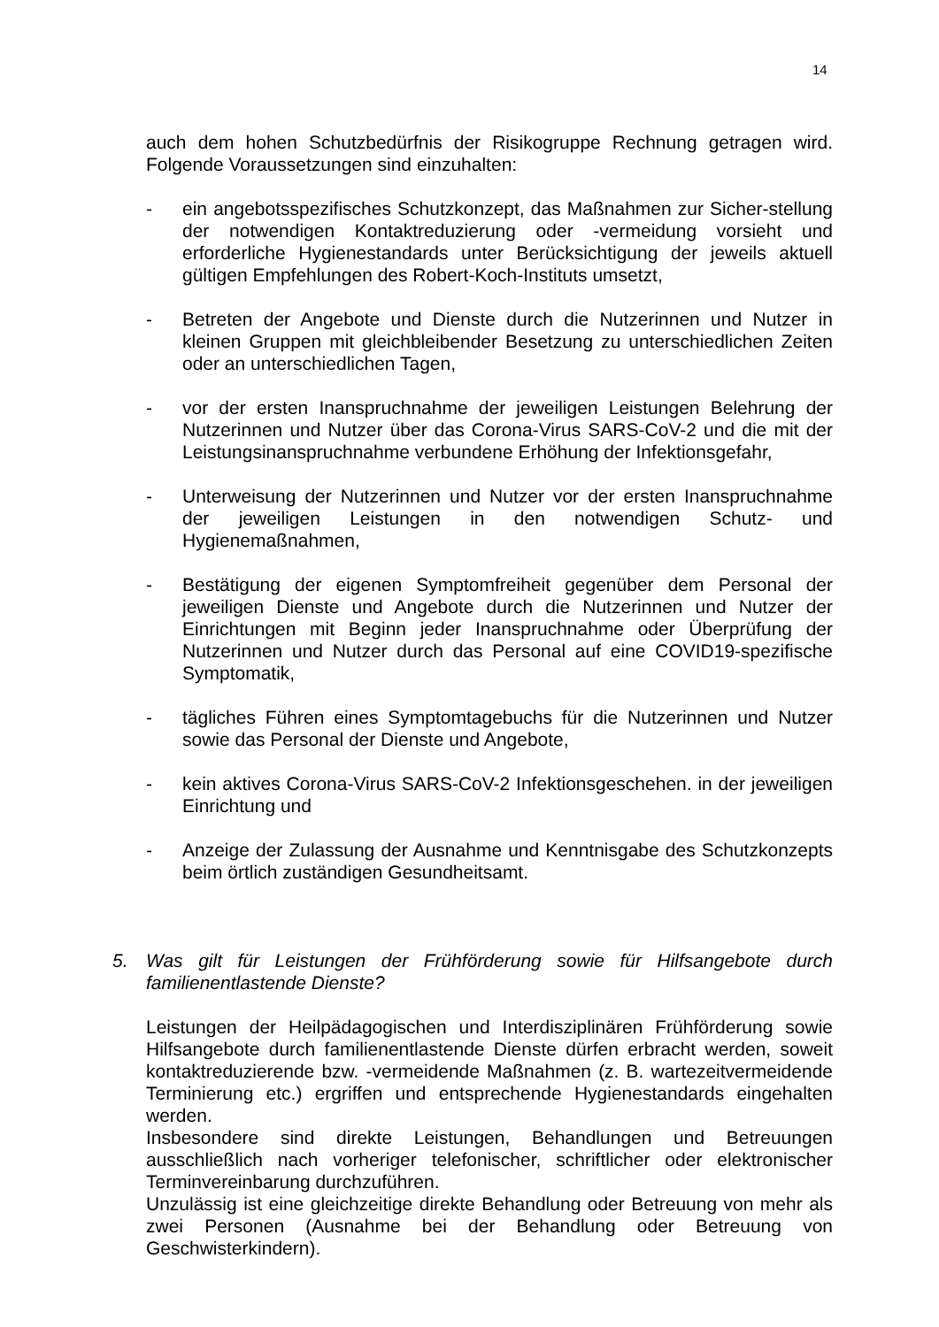14
auch dem hohen Schutzbedürfnis der Risikogruppe Rechnung getragen wird. Folgende Voraussetzungen sind einzuhalten:
- ein angebotsspezifisches Schutzkonzept, das Maßnahmen zur Sicher-stellung der notwendigen Kontaktreduzierung oder -vermeidung vorsieht und erforderliche Hygienestandards unter Berücksichtigung der jeweils aktuell gültigen Empfehlungen des Robert-Koch-Instituts umsetzt,
- Betreten der Angebote und Dienste durch die Nutzerinnen und Nutzer in kleinen Gruppen mit gleichbleibender Besetzung zu unterschiedlichen Zeiten oder an unterschiedlichen Tagen,
- vor der ersten Inanspruchnahme der jeweiligen Leistungen Belehrung der Nutzerinnen und Nutzer über das Corona-Virus SARS-CoV-2 und die mit der Leistungsinanspruchnahme verbundene Erhöhung der Infektionsgefahr,
- Unterweisung der Nutzerinnen und Nutzer vor der ersten Inanspruchnahme der jeweiligen Leistungen in den notwendigen Schutz- und Hygienemaßnahmen,
- Bestätigung der eigenen Symptomfreiheit gegenüber dem Personal der jeweiligen Dienste und Angebote durch die Nutzerinnen und Nutzer der Einrichtungen mit Beginn jeder Inanspruchnahme oder Überprüfung der Nutzerinnen und Nutzer durch das Personal auf eine COVID19-spezifische Symptomatik,
- tägliches Führen eines Symptomtagebuchs für die Nutzerinnen und Nutzer sowie das Personal der Dienste und Angebote,
- kein aktives Corona-Virus SARS-CoV-2 Infektionsgeschehen. in der jeweiligen Einrichtung und
- Anzeige der Zulassung der Ausnahme und Kenntnisgabe des Schutzkonzepts beim örtlich zuständigen Gesundheitsamt.
5. Was gilt für Leistungen der Frühförderung sowie für Hilfsangebote durch familienentlastende Dienste?
Leistungen der Heilpädagogischen und Interdisziplinären Frühförderung sowie Hilfsangebote durch familienentlastende Dienste dürfen erbracht werden, soweit kontaktreduzierende bzw. -vermeidende Maßnahmen (z. B. wartezeitvermeidende Terminierung etc.) ergriffen und entsprechende Hygienestandards eingehalten werden.
Insbesondere sind direkte Leistungen, Behandlungen und Betreuungen ausschließlich nach vorheriger telefonischer, schriftlicher oder elektronischer Terminvereinbarung durchzuführen.
Unzulässig ist eine gleichzeitige direkte Behandlung oder Betreuung von mehr als zwei Personen (Ausnahme bei der Behandlung oder Betreuung von Geschwisterkindern).